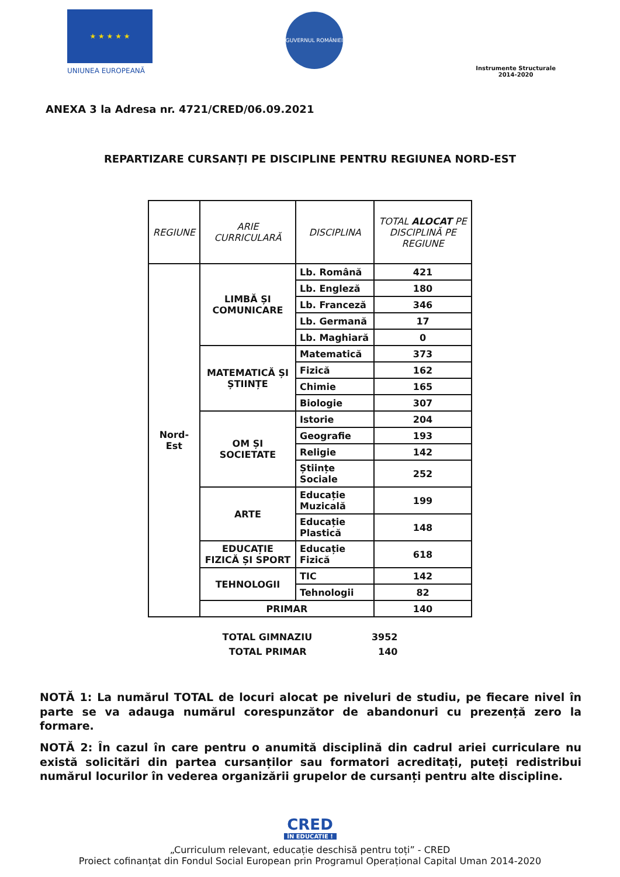★ ★ ★ ★ ★
UNIUNEA EUROPEANĂ
GUVERNUL ROMÂNIEI
Instrumente Structurale
2014-2020
ANEXA 3 la Adresa nr. 4721/CRED/06.09.2021
REPARTIZARE CURSANȚI PE DISCIPLINE PENTRU REGIUNEA NORD-EST
| REGIUNE | ARIE CURRICULARĂ | DISCIPLINA | TOTAL ALOCAT PE DISCIPLINĂ PE REGIUNE |
| --- | --- | --- | --- |
| Nord-Est | LIMBĂ ȘI COMUNICARE | Lb. Română | 421 |
| | | Lb. Engleză | 180 |
| | | Lb. Franceză | 346 |
| | | Lb. Germană | 17 |
| | | Lb. Maghiară | 0 |
| | MATEMATICĂ ȘI ȘTIINȚE | Matematică | 373 |
| | | Fizică | 162 |
| | | Chimie | 165 |
| | | Biologie | 307 |
| | OM ȘI SOCIETATE | Istorie | 204 |
| | | Geografie | 193 |
| | | Religie | 142 |
| | | Științe Sociale | 252 |
| | ARTE | Educație Muzicală | 199 |
| | | Educație Plastică | 148 |
| | EDUCAȚIE FIZICĂ ȘI SPORT | Educație Fizică | 618 |
| | TEHNOLOGII | TIC | 142 |
| | | Tehnologii | 82 |
| | PRIMAR | | 140 |
TOTAL GIMNAZIU 3952
TOTAL PRIMAR 140
NOTĂ 1: La numărul TOTAL de locuri alocat pe niveluri de studiu, pe fiecare nivel în parte se va adauga numărul corespunzător de abandonuri cu prezență zero la formare.
NOTĂ 2: În cazul în care pentru o anumită disciplină din cadrul ariei curriculare nu există solicitări din partea cursanților sau formatori acreditați, puteți redistribui numărul locurilor în vederea organizării grupelor de cursanți pentru alte discipline.
CRED
ÎN EDUCAȚIE !
„Curriculum relevant, educație deschisă pentru toți” - CRED
Proiect cofinanțat din Fondul Social European prin Programul Operațional Capital Uman 2014-2020